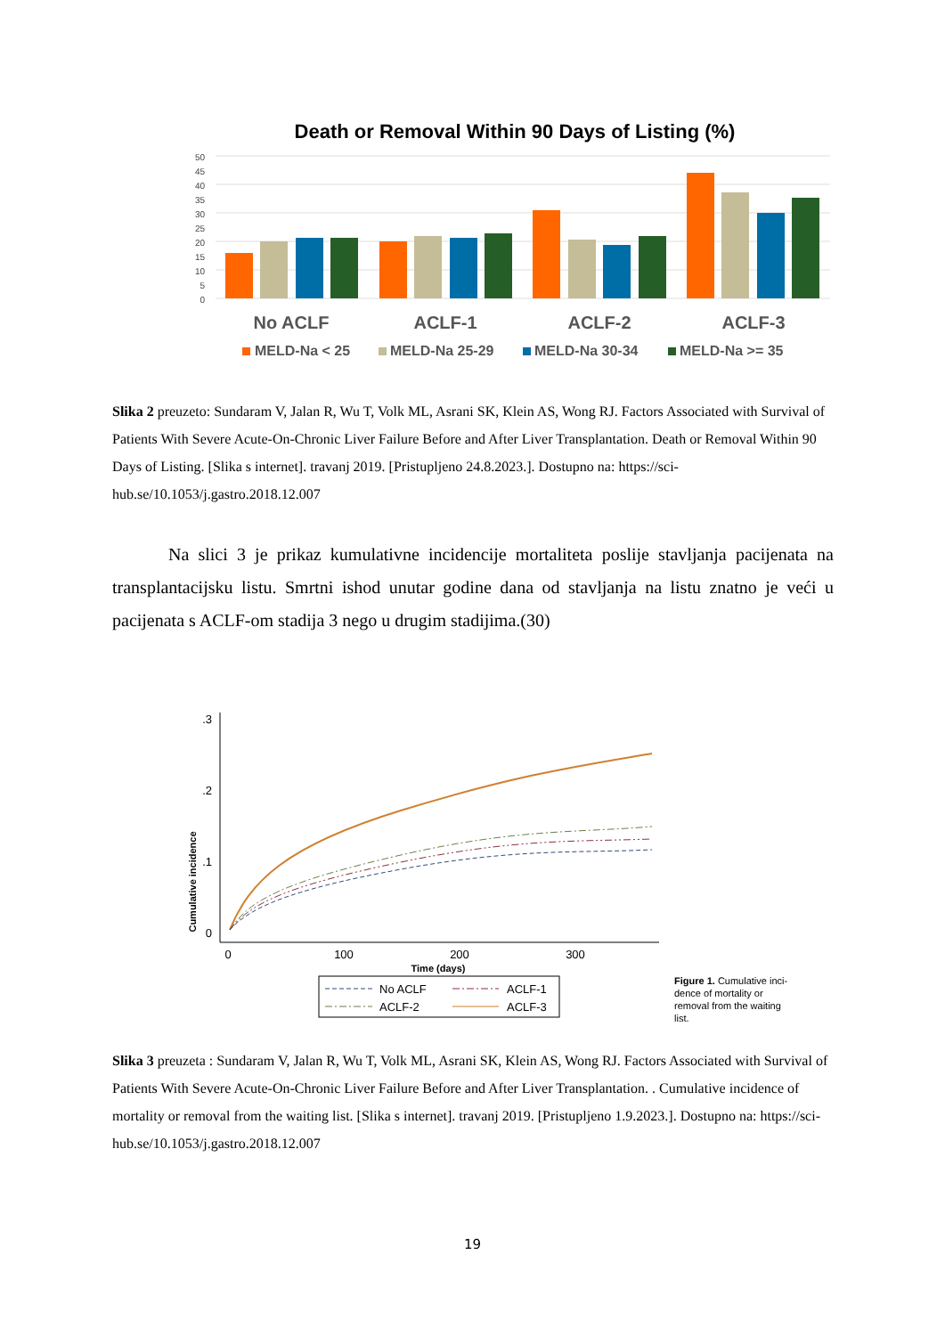Death or Removal Within 90 Days of Listing (%)
50
45
40
35
30
25
20
15
10
5
0
No ACLF
ACLF-1
ACLF-2
ACLF-3
MELD-Na < 25
MELD-Na 25-29
MELD-Na 30-34
MELD-Na >= 35
Slika 2 preuzeto: Sundaram V, Jalan R, Wu T, Volk ML, Asrani SK, Klein AS, Wong RJ. Factors Associated with Survival of Patients With Severe Acute-On-Chronic Liver Failure Before and After Liver Transplantation. Death or Removal Within 90 Days of Listing. [Slika s internet]. travanj 2019. [Pristupljeno 24.8.2023.]. Dostupno na: https://sci-hub.se/10.1053/j.gastro.2018.12.007
Na slici 3 je prikaz kumulativne incidencije mortaliteta poslije stavljanja pacijenata na transplantacijsku listu. Smrtni ishod unutar godine dana od stavljanja na listu znatno je veći u pacijenata s ACLF-om stadija 3 nego u drugim stadijima.(30)
Cumulative incidence
.3
.2
.1
0
0
100
200
300
Time (days)
No ACLF
ACLF-1
ACLF-2
ACLF-3
Figure 1. Cumulative inci-
dence of mortality or
removal from the waiting
list.
Slika 3 preuzeta : Sundaram V, Jalan R, Wu T, Volk ML, Asrani SK, Klein AS, Wong RJ. Factors Associated with Survival of Patients With Severe Acute-On-Chronic Liver Failure Before and After Liver Transplantation. . Cumulative incidence of mortality or removal from the waiting list. [Slika s internet]. travanj 2019. [Pristupljeno 1.9.2023.]. Dostupno na: https://sci-hub.se/10.1053/j.gastro.2018.12.007
19